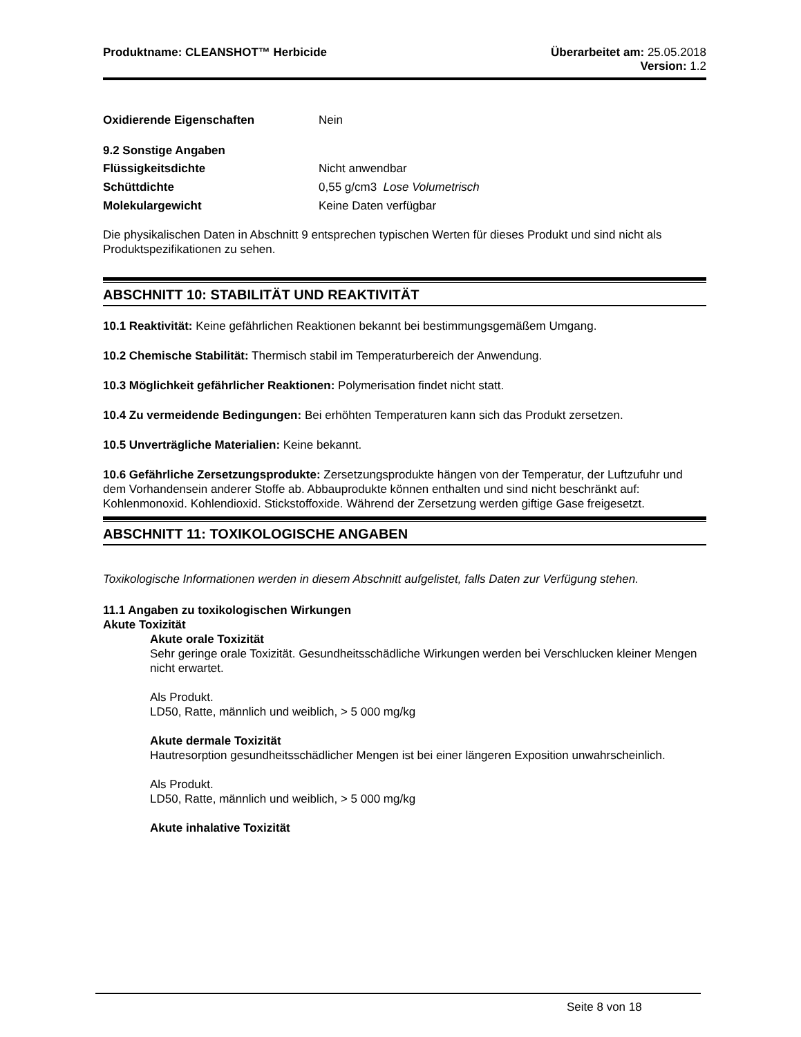Produktname: CLEANSHOT™ Herbicide
Überarbeitet am: 25.05.2018
Version: 1.2
Oxidierende Eigenschaften Nein
9.2 Sonstige Angaben
Flüssigkeitsdichte Nicht anwendbar
Schüttdichte 0,55 g/cm3 Lose Volumetrisch
Molekulargewicht Keine Daten verfügbar
Die physikalischen Daten in Abschnitt 9 entsprechen typischen Werten für dieses Produkt und sind nicht als Produktspezifikationen zu sehen.
ABSCHNITT 10: STABILITÄT UND REAKTIVITÄT
10.1 Reaktivität: Keine gefährlichen Reaktionen bekannt bei bestimmungsgemäßem Umgang.
10.2 Chemische Stabilität: Thermisch stabil im Temperaturbereich der Anwendung.
10.3 Möglichkeit gefährlicher Reaktionen: Polymerisation findet nicht statt.
10.4 Zu vermeidende Bedingungen: Bei erhöhten Temperaturen kann sich das Produkt zersetzen.
10.5 Unverträgliche Materialien: Keine bekannt.
10.6 Gefährliche Zersetzungsprodukte: Zersetzungsprodukte hängen von der Temperatur, der Luftzufuhr und dem Vorhandensein anderer Stoffe ab. Abbauprodukte können enthalten und sind nicht beschränkt auf: Kohlenmonoxid. Kohlendioxid. Stickstoffoxide. Während der Zersetzung werden giftige Gase freigesetzt.
ABSCHNITT 11: TOXIKOLOGISCHE ANGABEN
Toxikologische Informationen werden in diesem Abschnitt aufgelistet, falls Daten zur Verfügung stehen.
11.1 Angaben zu toxikologischen Wirkungen
Akute Toxizität
Akute orale Toxizität
Sehr geringe orale Toxizität. Gesundheitsschädliche Wirkungen werden bei Verschlucken kleiner Mengen nicht erwartet.
Als Produkt.
LD50, Ratte, männlich und weiblich, > 5 000 mg/kg
Akute dermale Toxizität
Hautresorption gesundheitsschädlicher Mengen ist bei einer längeren Exposition unwahrscheinlich.
Als Produkt.
LD50, Ratte, männlich und weiblich, > 5 000 mg/kg
Akute inhalative Toxizität
Seite 8 von 18